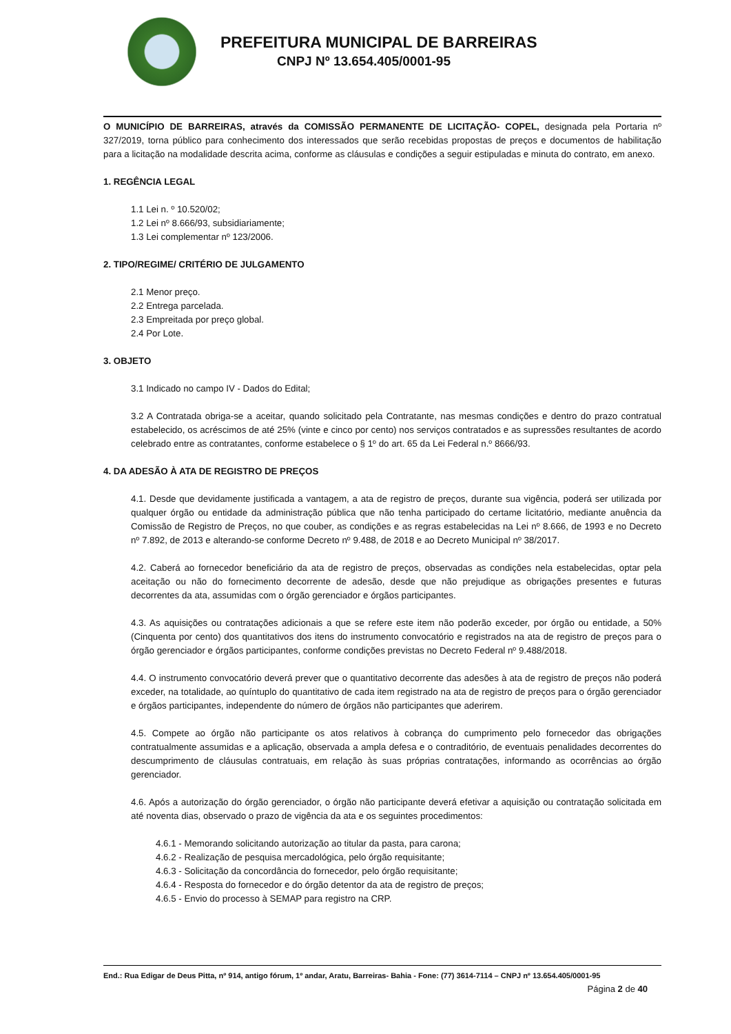PREFEITURA MUNICIPAL DE BARREIRAS
CNPJ Nº 13.654.405/0001-95
O MUNICÍPIO DE BARREIRAS, através da COMISSÃO PERMANENTE DE LICITAÇÃO- COPEL, designada pela Portaria nº 327/2019, torna público para conhecimento dos interessados que serão recebidas propostas de preços e documentos de habilitação para a licitação na modalidade descrita acima, conforme as cláusulas e condições a seguir estipuladas e minuta do contrato, em anexo.
1. REGÊNCIA LEGAL
1.1 Lei n. º 10.520/02;
1.2 Lei nº 8.666/93, subsidiariamente;
1.3 Lei complementar nº 123/2006.
2. TIPO/REGIME/ CRITÉRIO DE JULGAMENTO
2.1 Menor preço.
2.2 Entrega parcelada.
2.3 Empreitada por preço global.
2.4 Por Lote.
3. OBJETO
3.1 Indicado no campo IV - Dados do Edital;
3.2 A Contratada obriga-se a aceitar, quando solicitado pela Contratante, nas mesmas condições e dentro do prazo contratual estabelecido, os acréscimos de até 25% (vinte e cinco por cento) nos serviços contratados e as supressões resultantes de acordo celebrado entre as contratantes, conforme estabelece o § 1º do art. 65 da Lei Federal n.º 8666/93.
4. DA ADESÃO À ATA DE REGISTRO DE PREÇOS
4.1. Desde que devidamente justificada a vantagem, a ata de registro de preços, durante sua vigência, poderá ser utilizada por qualquer órgão ou entidade da administração pública que não tenha participado do certame licitatório, mediante anuência da Comissão de Registro de Preços, no que couber, as condições e as regras estabelecidas na Lei nº 8.666, de 1993 e no Decreto nº 7.892, de 2013 e alterando-se conforme Decreto nº 9.488, de 2018 e ao Decreto Municipal nº 38/2017.
4.2. Caberá ao fornecedor beneficiário da ata de registro de preços, observadas as condições nela estabelecidas, optar pela aceitação ou não do fornecimento decorrente de adesão, desde que não prejudique as obrigações presentes e futuras decorrentes da ata, assumidas com o órgão gerenciador e órgãos participantes.
4.3. As aquisições ou contratações adicionais a que se refere este item não poderão exceder, por órgão ou entidade, a 50% (Cinquenta por cento) dos quantitativos dos itens do instrumento convocatório e registrados na ata de registro de preços para o órgão gerenciador e órgãos participantes, conforme condições previstas no Decreto Federal nº 9.488/2018.
4.4. O instrumento convocatório deverá prever que o quantitativo decorrente das adesões à ata de registro de preços não poderá exceder, na totalidade, ao quíntuplo do quantitativo de cada item registrado na ata de registro de preços para o órgão gerenciador e órgãos participantes, independente do número de órgãos não participantes que aderirem.
4.5. Compete ao órgão não participante os atos relativos à cobrança do cumprimento pelo fornecedor das obrigações contratualmente assumidas e a aplicação, observada a ampla defesa e o contraditório, de eventuais penalidades decorrentes do descumprimento de cláusulas contratuais, em relação às suas próprias contratações, informando as ocorrências ao órgão gerenciador.
4.6. Após a autorização do órgão gerenciador, o órgão não participante deverá efetivar a aquisição ou contratação solicitada em até noventa dias, observado o prazo de vigência da ata e os seguintes procedimentos:
4.6.1 - Memorando solicitando autorização ao titular da pasta, para carona;
4.6.2 - Realização de pesquisa mercadológica, pelo órgão requisitante;
4.6.3 - Solicitação da concordância do fornecedor, pelo órgão requisitante;
4.6.4 - Resposta do fornecedor e do órgão detentor da ata de registro de preços;
4.6.5 - Envio do processo à SEMAP para registro na CRP.
End.: Rua Edigar de Deus Pitta, nº 914, antigo fórum, 1º andar, Aratu, Barreiras- Bahia - Fone: (77) 3614-7114 – CNPJ nº 13.654.405/0001-95
Página 2 de 40